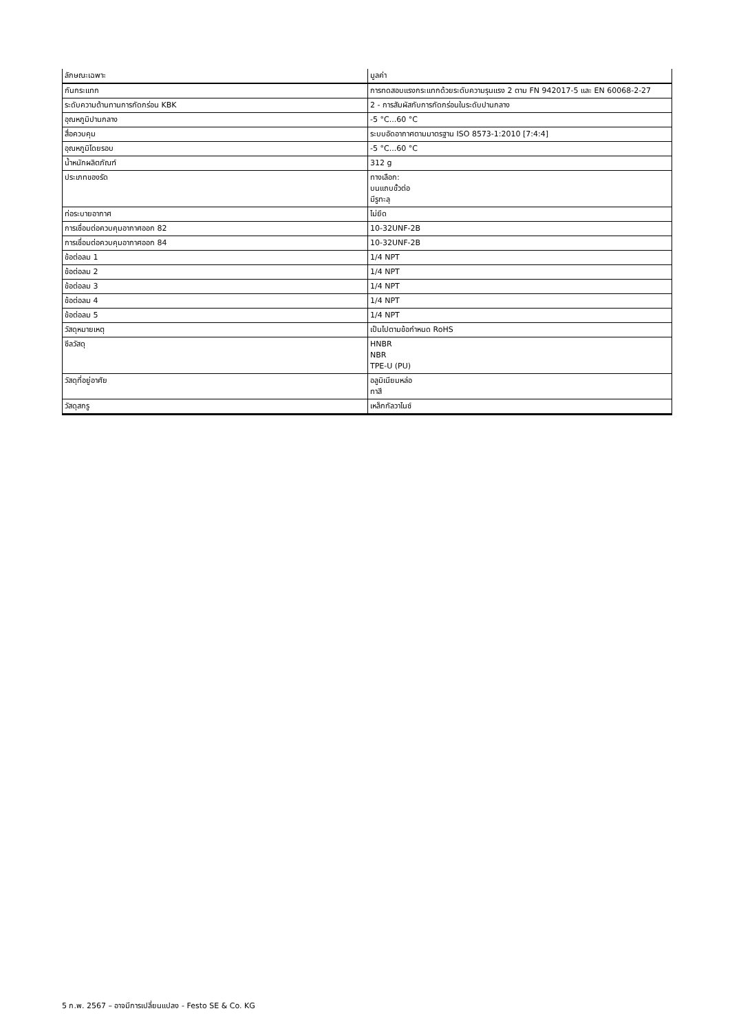| ลักษณะเฉพาะ | มูลค่า |
| --- | --- |
| กันกระแทก | การทดสอบแรงกระแทกด้วยระดับความรุนแรง 2 ตาม FN 942017-5 และ EN 60068-2-27 |
| ระดับความต้านทานการกัดกร่อน KBK | 2 - การสัมผัสกับการกัดกร่อนในระดับปานกลาง |
| อุณหภูมิปานกลาง | -5 °C...60 °C |
| สื่อควบคุม | ระบบอัดอากาศตามมาตรฐาน ISO 8573-1:2010 [7:4:4] |
| อุณหภูมิโดยรอบ | -5 °C...60 °C |
| น้ำหนักผลิตภัณฑ์ | 312 g |
| ประเภทของรัด | ทางเลือก: บนแถบขั้วต่อ มีรูทะลุ |
| ท่อระบายอากาศ | ไม่ยึด |
| การเชื่อมต่อควบคุมอากาศออก 82 | 10-32UNF-2B |
| การเชื่อมต่อควบคุมอากาศออก 84 | 10-32UNF-2B |
| ข้อต่อลม 1 | 1/4 NPT |
| ข้อต่อลม 2 | 1/4 NPT |
| ข้อต่อลม 3 | 1/4 NPT |
| ข้อต่อลม 4 | 1/4 NPT |
| ข้อต่อลม 5 | 1/4 NPT |
| วัสดุหมายเหตุ | เป็นไปตามข้อกำหนด RoHS |
| ซีลวัสดุ | HNBR NBR TPE-U (PU) |
| วัสดุที่อยู่อาศัย | อลูมิเนียมหล่อ ทาสี |
| วัสดุสกรู | เหล็กกัลวาไนซ์ |
5 ก.พ. 2567 – อาจมีการเปลี่ยนแปลง - Festo SE & Co. KG